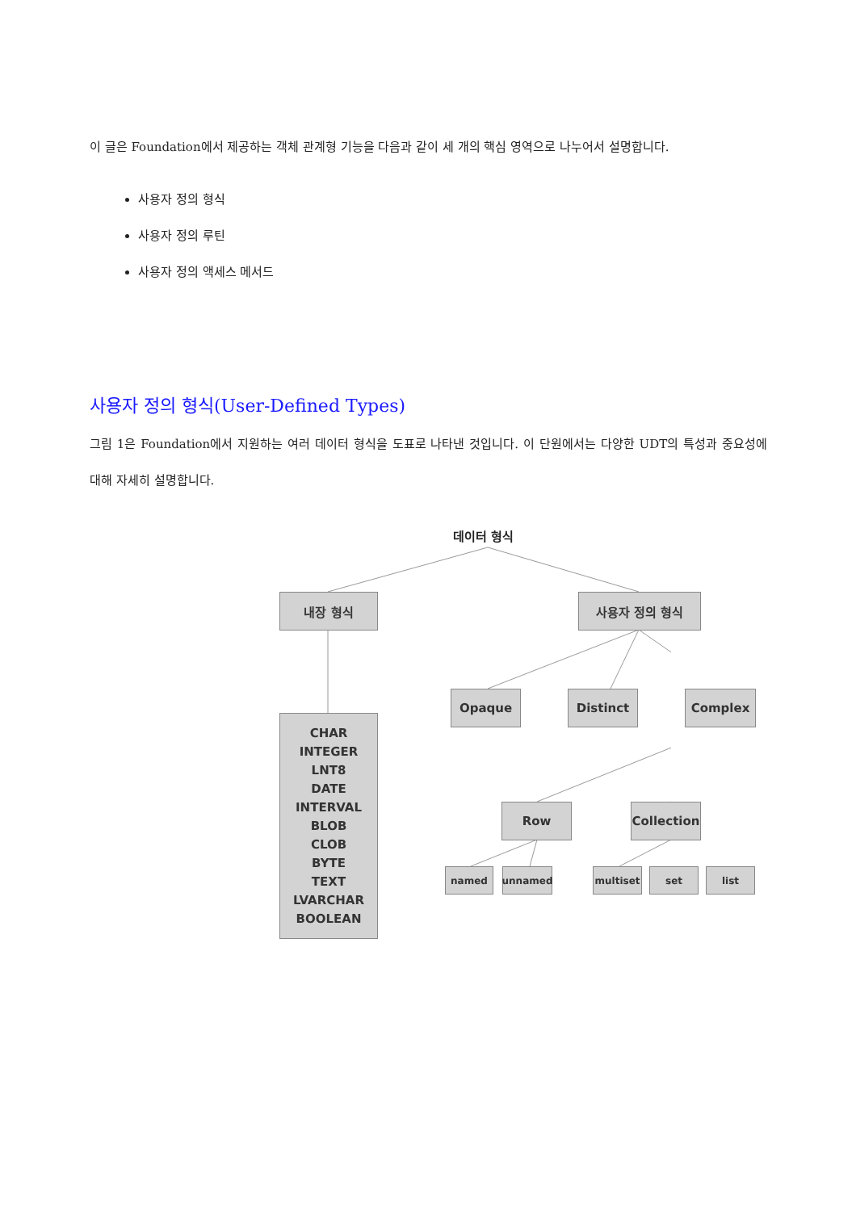이 글은 Foundation에서 제공하는 객체 관계형 기능을 다음과 같이 세 개의 핵심 영역으로 나누어서 설명합니다.
사용자 정의 형식
사용자 정의 루틴
사용자 정의 액세스 메서드
사용자 정의 형식(User-Defined Types)
그림 1은 Foundation에서 지원하는 여러 데이터 형식을 도표로 나타낸 것입니다. 이 단원에서는 다양한 UDT의 특성과 중요성에 대해 자세히 설명합니다.
데이터 형식
내장 형식 사용자 정의 형식
CHAR
INTEGER
LNT8
DATE
INTERVAL
BLOB
CLOB
BYTE
TEXT
LVARCHAR
BOOLEAN
Opaque Distinct Complex
Row
Collection
named unnamed multiset set list